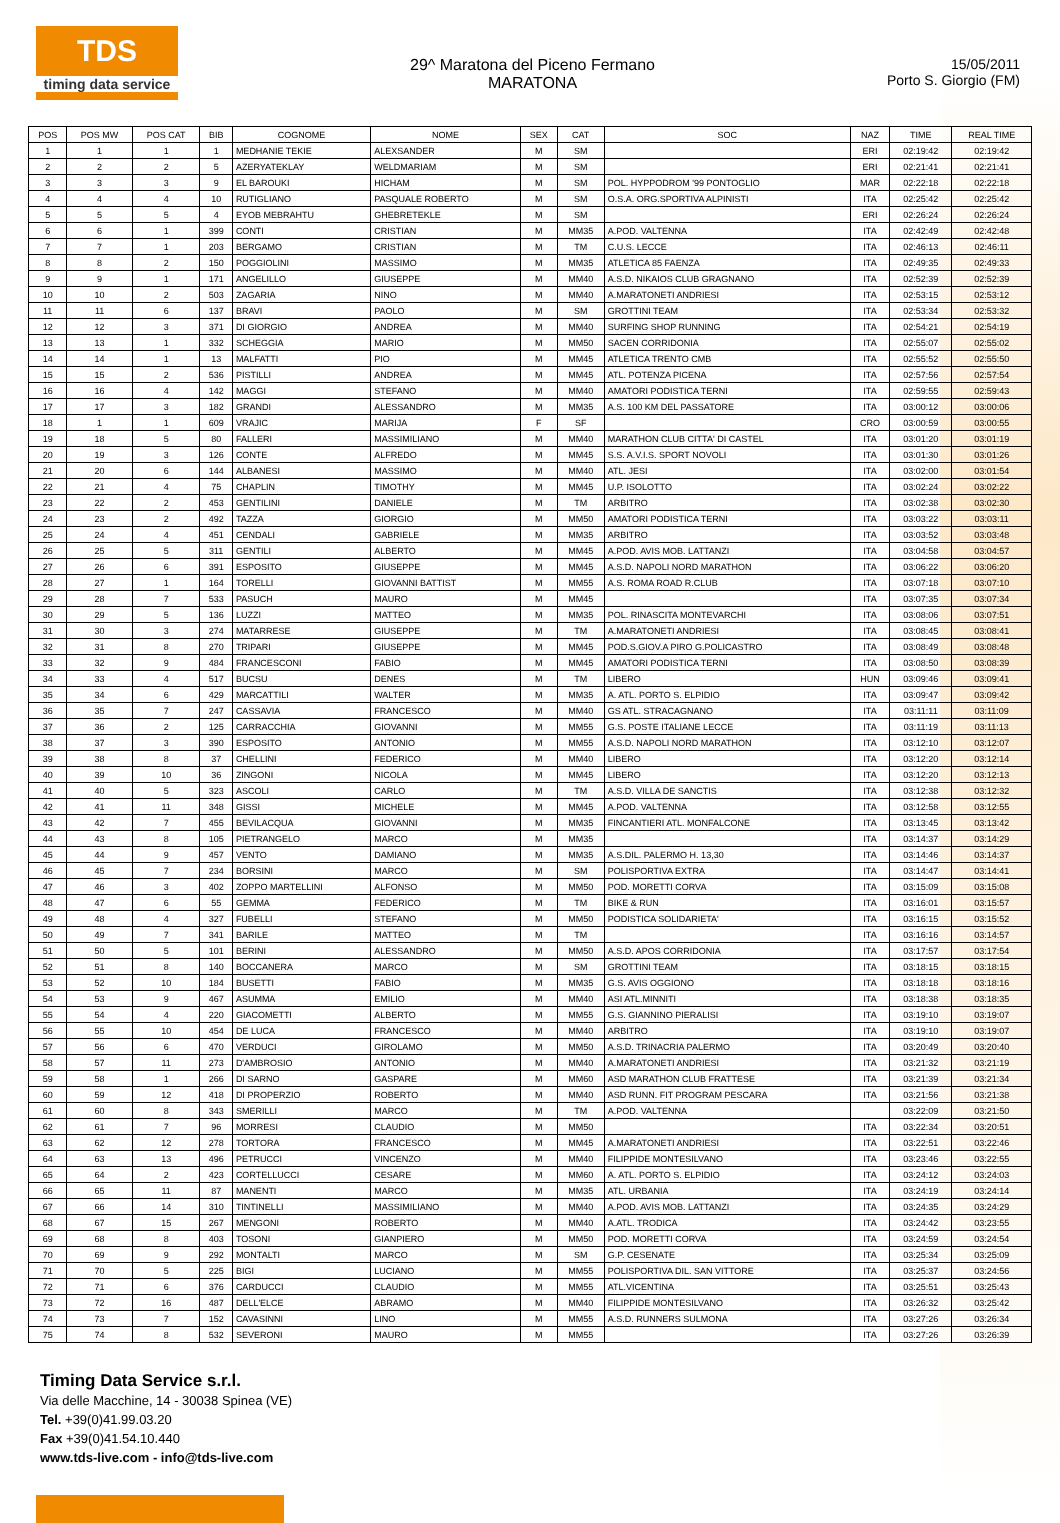TDS
timing data service
29^ Maratona del Piceno Fermano
MARATONA
15/05/2011
Porto S. Giorgio (FM)
| POS | POS MW | POS CAT | BIB | COGNOME | NOME | SEX | CAT | SOC | NAZ | TIME | REAL TIME |
| --- | --- | --- | --- | --- | --- | --- | --- | --- | --- | --- | --- |
| 1 | 1 | 1 | 1 | MEDHANIE TEKIE | ALEXSANDER | M | SM | | ERI | 02:19:42 | 02:19:42 |
| 2 | 2 | 2 | 5 | AZERYATEKLAY | WELDMARIAM | M | SM | | ERI | 02:21:41 | 02:21:41 |
| 3 | 3 | 3 | 9 | EL BAROUKI | HICHAM | M | SM | POL. HYPPODROM '99 PONTOGLIO | MAR | 02:22:18 | 02:22:18 |
| 4 | 4 | 4 | 10 | RUTIGLIANO | PASQUALE ROBERTO | M | SM | O.S.A. ORG.SPORTIVA ALPINISTI | ITA | 02:25:42 | 02:25:42 |
| 5 | 5 | 5 | 4 | EYOB MEBRAHTU | GHEBRETEKLE | M | SM | | ERI | 02:26:24 | 02:26:24 |
| 6 | 6 | 1 | 399 | CONTI | CRISTIAN | M | MM35 | A.POD. VALTENNA | ITA | 02:42:49 | 02:42:48 |
| 7 | 7 | 1 | 203 | BERGAMO | CRISTIAN | M | TM | C.U.S. LECCE | ITA | 02:46:13 | 02:46:11 |
| 8 | 8 | 2 | 150 | POGGIOLINI | MASSIMO | M | MM35 | ATLETICA 85 FAENZA | ITA | 02:49:35 | 02:49:33 |
| 9 | 9 | 1 | 171 | ANGELILLO | GIUSEPPE | M | MM40 | A.S.D. NIKAIOS CLUB GRAGNANO | ITA | 02:52:39 | 02:52:39 |
| 10 | 10 | 2 | 503 | ZAGARIA | NINO | M | MM40 | A.MARATONETI ANDRIESI | ITA | 02:53:15 | 02:53:12 |
| 11 | 11 | 6 | 137 | BRAVI | PAOLO | M | SM | GROTTINI TEAM | ITA | 02:53:34 | 02:53:32 |
| 12 | 12 | 3 | 371 | DI GIORGIO | ANDREA | M | MM40 | SURFING SHOP RUNNING | ITA | 02:54:21 | 02:54:19 |
| 13 | 13 | 1 | 332 | SCHEGGIA | MARIO | M | MM50 | SACEN CORRIDONIA | ITA | 02:55:07 | 02:55:02 |
| 14 | 14 | 1 | 13 | MALFATTI | PIO | M | MM45 | ATLETICA TRENTO CMB | ITA | 02:55:52 | 02:55:50 |
| 15 | 15 | 2 | 536 | PISTILLI | ANDREA | M | MM45 | ATL. POTENZA PICENA | ITA | 02:57:56 | 02:57:54 |
| 16 | 16 | 4 | 142 | MAGGI | STEFANO | M | MM40 | AMATORI PODISTICA TERNI | ITA | 02:59:55 | 02:59:43 |
| 17 | 17 | 3 | 182 | GRANDI | ALESSANDRO | M | MM35 | A.S. 100 KM DEL PASSATORE | ITA | 03:00:12 | 03:00:06 |
| 18 | 1 | 1 | 609 | VRAJIC | MARIJA | F | SF | | CRO | 03:00:59 | 03:00:55 |
| 19 | 18 | 5 | 80 | FALLERI | MASSIMILIANO | M | MM40 | MARATHON CLUB CITTA' DI CASTEL | ITA | 03:01:20 | 03:01:19 |
| 20 | 19 | 3 | 126 | CONTE | ALFREDO | M | MM45 | S.S. A.V.I.S. SPORT NOVOLI | ITA | 03:01:30 | 03:01:26 |
| 21 | 20 | 6 | 144 | ALBANESI | MASSIMO | M | MM40 | ATL. JESI | ITA | 03:02:00 | 03:01:54 |
| 22 | 21 | 4 | 75 | CHAPLIN | TIMOTHY | M | MM45 | U.P. ISOLOTTO | ITA | 03:02:24 | 03:02:22 |
| 23 | 22 | 2 | 453 | GENTILINI | DANIELE | M | TM | ARBITRO | ITA | 03:02:38 | 03:02:30 |
| 24 | 23 | 2 | 492 | TAZZA | GIORGIO | M | MM50 | AMATORI PODISTICA TERNI | ITA | 03:03:22 | 03:03:11 |
| 25 | 24 | 4 | 451 | CENDALI | GABRIELE | M | MM35 | ARBITRO | ITA | 03:03:52 | 03:03:48 |
| 26 | 25 | 5 | 311 | GENTILI | ALBERTO | M | MM45 | A.POD. AVIS MOB. LATTANZI | ITA | 03:04:58 | 03:04:57 |
| 27 | 26 | 6 | 391 | ESPOSITO | GIUSEPPE | M | MM45 | A.S.D. NAPOLI NORD MARATHON | ITA | 03:06:22 | 03:06:20 |
| 28 | 27 | 1 | 164 | TORELLI | GIOVANNI BATTIST | M | MM55 | A.S. ROMA ROAD R.CLUB | ITA | 03:07:18 | 03:07:10 |
| 29 | 28 | 7 | 533 | PASUCH | MAURO | M | MM45 | | ITA | 03:07:35 | 03:07:34 |
| 30 | 29 | 5 | 136 | LUZZI | MATTEO | M | MM35 | POL. RINASCITA MONTEVARCHI | ITA | 03:08:06 | 03:07:51 |
| 31 | 30 | 3 | 274 | MATARRESE | GIUSEPPE | M | TM | A.MARATONETI ANDRIESI | ITA | 03:08:45 | 03:08:41 |
| 32 | 31 | 8 | 270 | TRIPARI | GIUSEPPE | M | MM45 | POD.S.GIOV.A PIRO G.POLICASTRO | ITA | 03:08:49 | 03:08:48 |
| 33 | 32 | 9 | 484 | FRANCESCONI | FABIO | M | MM45 | AMATORI PODISTICA TERNI | ITA | 03:08:50 | 03:08:39 |
| 34 | 33 | 4 | 517 | BUCSU | DENES | M | TM | LIBERO | HUN | 03:09:46 | 03:09:41 |
| 35 | 34 | 6 | 429 | MARCATTILI | WALTER | M | MM35 | A. ATL. PORTO S. ELPIDIO | ITA | 03:09:47 | 03:09:42 |
| 36 | 35 | 7 | 247 | CASSAVIA | FRANCESCO | M | MM40 | GS ATL. STRACAGNANO | ITA | 03:11:11 | 03:11:09 |
| 37 | 36 | 2 | 125 | CARRACCHIA | GIOVANNI | M | MM55 | G.S. POSTE ITALIANE LECCE | ITA | 03:11:19 | 03:11:13 |
| 38 | 37 | 3 | 390 | ESPOSITO | ANTONIO | M | MM55 | A.S.D. NAPOLI NORD MARATHON | ITA | 03:12:10 | 03:12:07 |
| 39 | 38 | 8 | 37 | CHELLINI | FEDERICO | M | MM40 | LIBERO | ITA | 03:12:20 | 03:12:14 |
| 40 | 39 | 10 | 36 | ZINGONI | NICOLA | M | MM45 | LIBERO | ITA | 03:12:20 | 03:12:13 |
| 41 | 40 | 5 | 323 | ASCOLI | CARLO | M | TM | A.S.D. VILLA DE SANCTIS | ITA | 03:12:38 | 03:12:32 |
| 42 | 41 | 11 | 348 | GISSI | MICHELE | M | MM45 | A.POD. VALTENNA | ITA | 03:12:58 | 03:12:55 |
| 43 | 42 | 7 | 455 | BEVILACQUA | GIOVANNI | M | MM35 | FINCANTIERI ATL. MONFALCONE | ITA | 03:13:45 | 03:13:42 |
| 44 | 43 | 8 | 105 | PIETRANGELO | MARCO | M | MM35 | | ITA | 03:14:37 | 03:14:29 |
| 45 | 44 | 9 | 457 | VENTO | DAMIANO | M | MM35 | A.S.DIL. PALERMO H. 13,30 | ITA | 03:14:46 | 03:14:37 |
| 46 | 45 | 7 | 234 | BORSINI | MARCO | M | SM | POLISPORTIVA EXTRA | ITA | 03:14:47 | 03:14:41 |
| 47 | 46 | 3 | 402 | ZOPPO MARTELLINI | ALFONSO | M | MM50 | POD. MORETTI CORVA | ITA | 03:15:09 | 03:15:08 |
| 48 | 47 | 6 | 55 | GEMMA | FEDERICO | M | TM | BIKE & RUN | ITA | 03:16:01 | 03:15:57 |
| 49 | 48 | 4 | 327 | FUBELLI | STEFANO | M | MM50 | PODISTICA SOLIDARIETA' | ITA | 03:16:15 | 03:15:52 |
| 50 | 49 | 7 | 341 | BARILE | MATTEO | M | TM | | ITA | 03:16:16 | 03:14:57 |
| 51 | 50 | 5 | 101 | BERINI | ALESSANDRO | M | MM50 | A.S.D. APOS CORRIDONIA | ITA | 03:17:57 | 03:17:54 |
| 52 | 51 | 8 | 140 | BOCCANERA | MARCO | M | SM | GROTTINI TEAM | ITA | 03:18:15 | 03:18:15 |
| 53 | 52 | 10 | 184 | BUSETTI | FABIO | M | MM35 | G.S. AVIS OGGIONO | ITA | 03:18:18 | 03:18:16 |
| 54 | 53 | 9 | 467 | ASUMMA | EMILIO | M | MM40 | ASI ATL.MINNITI | ITA | 03:18:38 | 03:18:35 |
| 55 | 54 | 4 | 220 | GIACOMETTI | ALBERTO | M | MM55 | G.S. GIANNINO PIERALISI | ITA | 03:19:10 | 03:19:07 |
| 56 | 55 | 10 | 454 | DE LUCA | FRANCESCO | M | MM40 | ARBITRO | ITA | 03:19:10 | 03:19:07 |
| 57 | 56 | 6 | 470 | VERDUCI | GIROLAMO | M | MM50 | A.S.D. TRINACRIA PALERMO | ITA | 03:20:49 | 03:20:40 |
| 58 | 57 | 11 | 273 | D'AMBROSIO | ANTONIO | M | MM40 | A.MARATONETI ANDRIESI | ITA | 03:21:32 | 03:21:19 |
| 59 | 58 | 1 | 266 | DI SARNO | GASPARE | M | MM60 | ASD MARATHON CLUB FRATTESE | ITA | 03:21:39 | 03:21:34 |
| 60 | 59 | 12 | 418 | DI PROPERZIO | ROBERTO | M | MM40 | ASD RUNN. FIT PROGRAM PESCARA | ITA | 03:21:56 | 03:21:38 |
| 61 | 60 | 8 | 343 | SMERILLI | MARCO | M | TM | A.POD. VALTENNA | | 03:22:09 | 03:21:50 |
| 62 | 61 | 7 | 96 | MORRESI | CLAUDIO | M | MM50 | | ITA | 03:22:34 | 03:20:51 |
| 63 | 62 | 12 | 278 | TORTORA | FRANCESCO | M | MM45 | A.MARATONETI ANDRIESI | ITA | 03:22:51 | 03:22:46 |
| 64 | 63 | 13 | 496 | PETRUCCI | VINCENZO | M | MM40 | FILIPPIDE MONTESILVANO | ITA | 03:23:46 | 03:22:55 |
| 65 | 64 | 2 | 423 | CORTELLUCCI | CESARE | M | MM60 | A. ATL. PORTO S. ELPIDIO | ITA | 03:24:12 | 03:24:03 |
| 66 | 65 | 11 | 87 | MANENTI | MARCO | M | MM35 | ATL. URBANIA | ITA | 03:24:19 | 03:24:14 |
| 67 | 66 | 14 | 310 | TINTINELLI | MASSIMILIANO | M | MM40 | A.POD. AVIS MOB. LATTANZI | ITA | 03:24:35 | 03:24:29 |
| 68 | 67 | 15 | 267 | MENGONI | ROBERTO | M | MM40 | A.ATL. TRODICA | ITA | 03:24:42 | 03:23:55 |
| 69 | 68 | 8 | 403 | TOSONI | GIANPIERO | M | MM50 | POD. MORETTI CORVA | ITA | 03:24:59 | 03:24:54 |
| 70 | 69 | 9 | 292 | MONTALTI | MARCO | M | SM | G.P. CESENATE | ITA | 03:25:34 | 03:25:09 |
| 71 | 70 | 5 | 225 | BIGI | LUCIANO | M | MM55 | POLISPORTIVA DIL. SAN VITTORE | ITA | 03:25:37 | 03:24:56 |
| 72 | 71 | 6 | 376 | CARDUCCI | CLAUDIO | M | MM55 | ATL.VICENTINA | ITA | 03:25:51 | 03:25:43 |
| 73 | 72 | 16 | 487 | DELL'ELCE | ABRAMO | M | MM40 | FILIPPIDE MONTESILVANO | ITA | 03:26:32 | 03:25:42 |
| 74 | 73 | 7 | 152 | CAVASINNI | LINO | M | MM55 | A.S.D. RUNNERS SULMONA | ITA | 03:27:26 | 03:26:34 |
| 75 | 74 | 8 | 532 | SEVERONI | MAURO | M | MM55 | | ITA | 03:27:26 | 03:26:39 |
Timing Data Service s.r.l.
Via delle Macchine, 14 - 30038 Spinea (VE)
Tel. +39(0)41.99.03.20
Fax +39(0)41.54.10.440
www.tds-live.com - info@tds-live.com